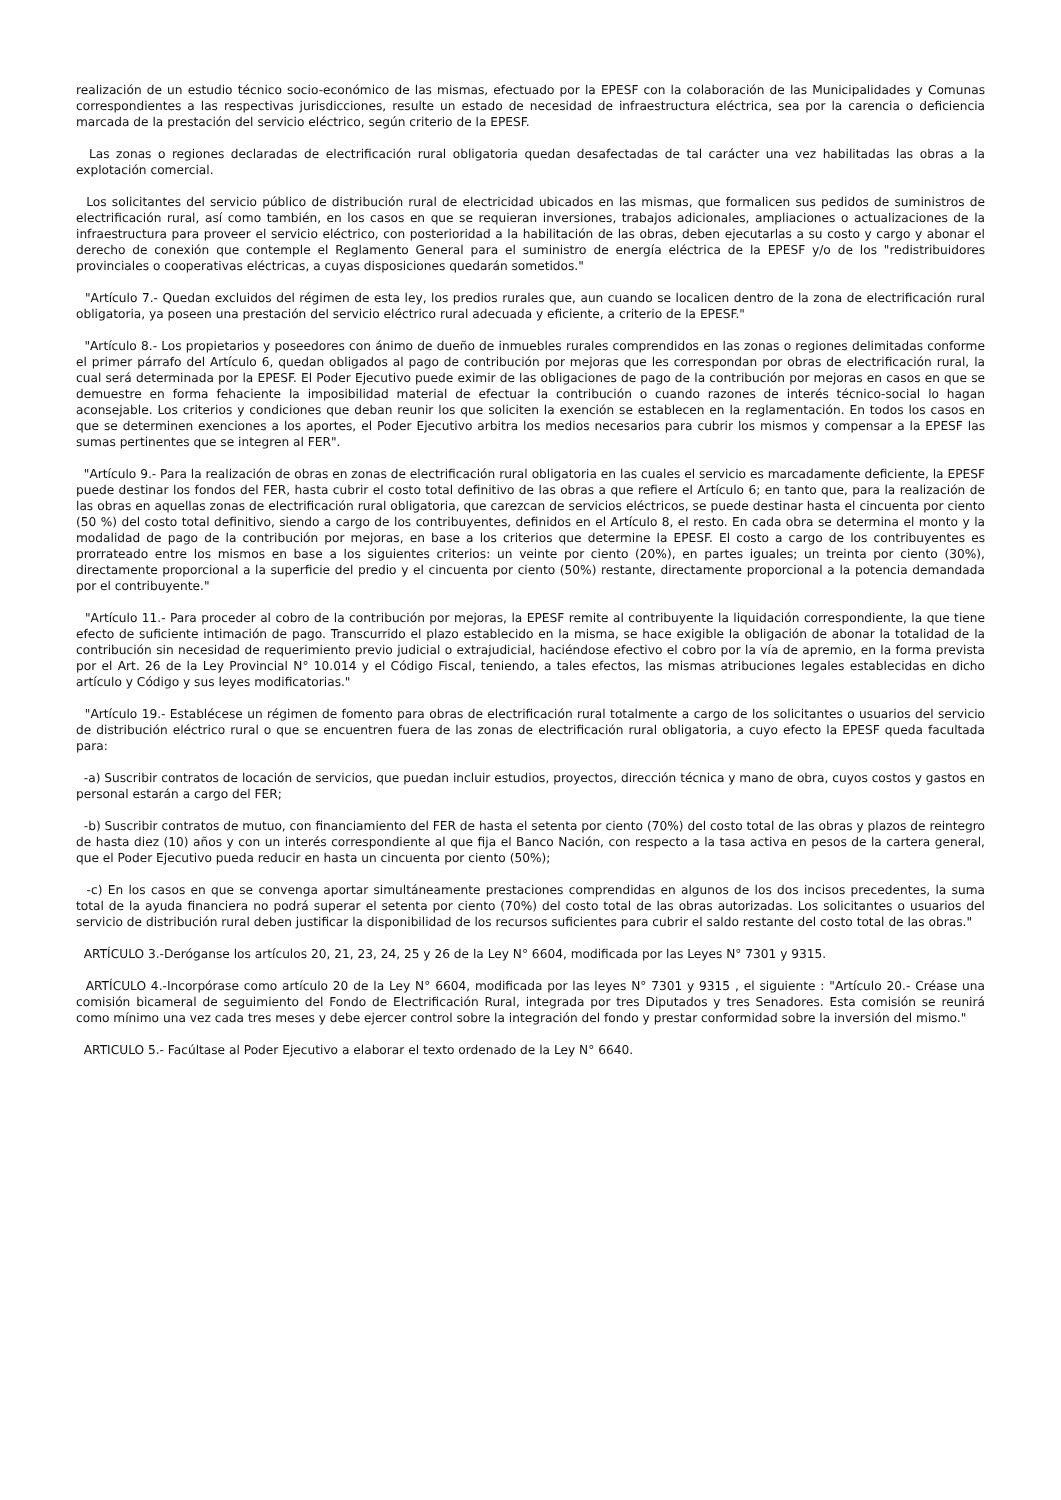realización de un estudio técnico socio-económico de las mismas, efectuado por la EPESF con la colaboración de las Municipalidades y Comunas correspondientes a las respectivas jurisdicciones, resulte un estado de necesidad de infraestructura eléctrica, sea por la carencia o deficiencia marcada de la prestación del servicio eléctrico, según criterio de la EPESF.
Las zonas o regiones declaradas de electrificación rural obligatoria quedan desafectadas de tal carácter una vez habilitadas las obras a la explotación comercial.
Los solicitantes del servicio público de distribución rural de electricidad ubicados en las mismas, que formalicen sus pedidos de suministros de electrificación rural, así como también, en los casos en que se requieran inversiones, trabajos adicionales, ampliaciones o actualizaciones de la infraestructura para proveer el servicio eléctrico, con posterioridad a la habilitación de las obras, deben ejecutarlas a su costo y cargo y abonar el derecho de conexión que contemple el Reglamento General para el suministro de energía eléctrica de la EPESF y/o de los "redistribuidores provinciales o cooperativas eléctricas, a cuyas disposiciones quedarán sometidos."
"Artículo 7.- Quedan excluidos del régimen de esta ley, los predios rurales que, aun cuando se localicen dentro de la zona de electrificación rural obligatoria, ya poseen una prestación del servicio eléctrico rural adecuada y eficiente, a criterio de la EPESF."
"Artículo 8.- Los propietarios y poseedores con ánimo de dueño de inmuebles rurales comprendidos en las zonas o regiones delimitadas conforme el primer párrafo del Artículo 6, quedan obligados al pago de contribución por mejoras que les correspondan por obras de electrificación rural, la cual será determinada por la EPESF. El Poder Ejecutivo puede eximir de las obligaciones de pago de la contribución por mejoras en casos en que se demuestre en forma fehaciente la imposibilidad material de efectuar la contribución o cuando razones de interés técnico-social lo hagan aconsejable. Los criterios y condiciones que deban reunir los que soliciten la exención se establecen en la reglamentación. En todos los casos en que se determinen exenciones a los aportes, el Poder Ejecutivo arbitra los medios necesarios para cubrir los mismos y compensar a la EPESF las sumas pertinentes que se integren al FER".
"Artículo 9.- Para la realización de obras en zonas de electrificación rural obligatoria en las cuales el servicio es marcadamente deficiente, la EPESF puede destinar los fondos del FER, hasta cubrir el costo total definitivo de las obras a que refiere el Artículo 6; en tanto que, para la realización de las obras en aquellas zonas de electrificación rural obligatoria, que carezcan de servicios eléctricos, se puede destinar hasta el cincuenta por ciento (50 %) del costo total definitivo, siendo a cargo de los contribuyentes, definidos en el Artículo 8, el resto. En cada obra se determina el monto y la modalidad de pago de la contribución por mejoras, en base a los criterios que determine la EPESF. El costo a cargo de los contribuyentes es prorrateado entre los mismos en base a los siguientes criterios: un veinte por ciento (20%), en partes iguales; un treinta por ciento (30%), directamente proporcional a la superficie del predio y el cincuenta por ciento (50%) restante, directamente proporcional a la potencia demandada por el contribuyente."
"Artículo 11.- Para proceder al cobro de la contribución por mejoras, la EPESF remite al contribuyente la liquidación correspondiente, la que tiene efecto de suficiente intimación de pago. Transcurrido el plazo establecido en la misma, se hace exigible la obligación de abonar la totalidad de la contribución sin necesidad de requerimiento previo judicial o extrajudicial, haciéndose efectivo el cobro por la vía de apremio, en la forma prevista por el Art. 26 de la Ley Provincial N° 10.014 y el Código Fiscal, teniendo, a tales efectos, las mismas atribuciones legales establecidas en dicho artículo y Código y sus leyes modificatorias."
"Artículo 19.- Establécese un régimen de fomento para obras de electrificación rural totalmente a cargo de los solicitantes o usuarios del servicio de distribución eléctrico rural o que se encuentren fuera de las zonas de electrificación rural obligatoria, a cuyo efecto la EPESF queda facultada para:
-a) Suscribir contratos de locación de servicios, que puedan incluir estudios, proyectos, dirección técnica y mano de obra, cuyos costos y gastos en personal estarán a cargo del FER;
-b) Suscribir contratos de mutuo, con financiamiento del FER de hasta el setenta por ciento (70%) del costo total de las obras y plazos de reintegro de hasta diez (10) años y con un interés correspondiente al que fija el Banco Nación, con respecto a la tasa activa en pesos de la cartera general, que el Poder Ejecutivo pueda reducir en hasta un cincuenta por ciento (50%);
-c) En los casos en que se convenga aportar simultáneamente prestaciones comprendidas en algunos de los dos incisos precedentes, la suma total de la ayuda financiera no podrá superar el setenta por ciento (70%) del costo total de las obras autorizadas. Los solicitantes o usuarios del servicio de distribución rural deben justificar la disponibilidad de los recursos suficientes para cubrir el saldo restante del costo total de las obras."
ARTÍCULO 3.-Deróganse los artículos 20, 21, 23, 24, 25 y 26 de la Ley N° 6604, modificada por las Leyes N° 7301 y 9315.
ARTÍCULO 4.-Incorpórase como artículo 20 de la Ley N° 6604, modificada por las leyes N° 7301 y 9315 , el siguiente : "Artículo 20.- Créase una comisión bicameral de seguimiento del Fondo de Electrificación Rural, integrada por tres Diputados y tres Senadores. Esta comisión se reunirá como mínimo una vez cada tres meses y debe ejercer control sobre la integración del fondo y prestar conformidad sobre la inversión del mismo."
ARTICULO 5.- Facúltase al Poder Ejecutivo a elaborar el texto ordenado de la Ley N° 6640.